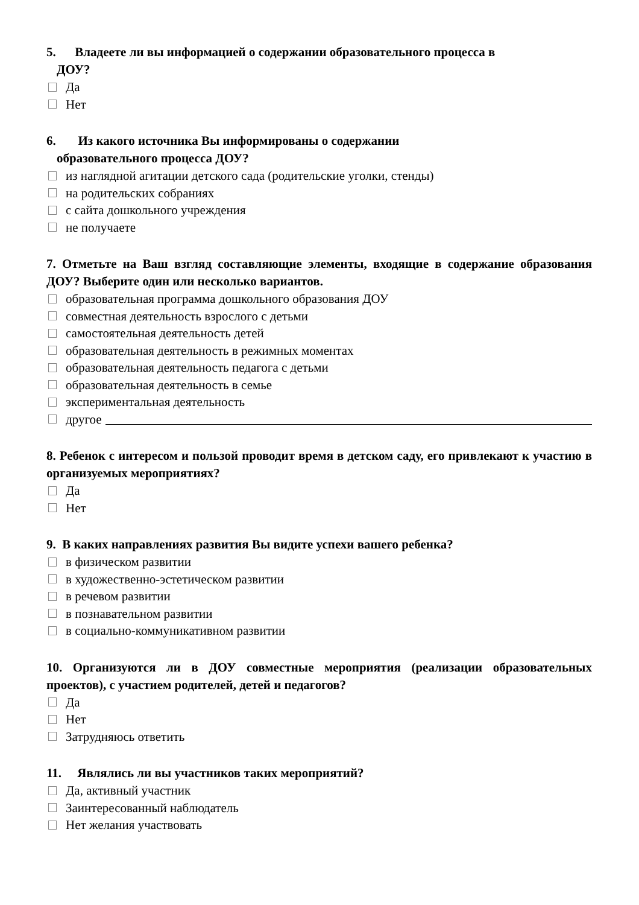5. Владеете ли вы информацией о содержании образовательного процесса в
ДОУ?
Да
Нет
6. Из какого источника Вы информированы о содержании
образовательного процесса ДОУ?
из наглядной агитации детского сада (родительские уголки, стенды)
на родительских собраниях
с сайта дошкольного учреждения
не получаете
7. Отметьте на Ваш взгляд составляющие элементы, входящие в содержание образования ДОУ? Выберите один или несколько вариантов.
образовательная программа дошкольного образования ДОУ
совместная деятельность взрослого с детьми
самостоятельная деятельность детей
образовательная деятельность в режимных моментах
образовательная деятельность педагога с детьми
образовательная деятельность в семье
экспериментальная деятельность
другое
8. Ребенок с интересом и пользой проводит время в детском саду, его привлекают к участию в организуемых мероприятиях?
Да
Нет
9. В каких направлениях развития Вы видите успехи вашего ребенка?
в физическом развитии
в художественно-эстетическом развитии
в речевом развитии
в познавательном развитии
в социально-коммуникативном развитии
10. Организуются ли в ДОУ совместные мероприятия (реализации образовательных проектов), с участием родителей, детей и педагогов?
Да
Нет
Затрудняюсь ответить
11. Являлись ли вы участников таких мероприятий?
Да, активный участник
Заинтересованный наблюдатель
Нет желания участвовать